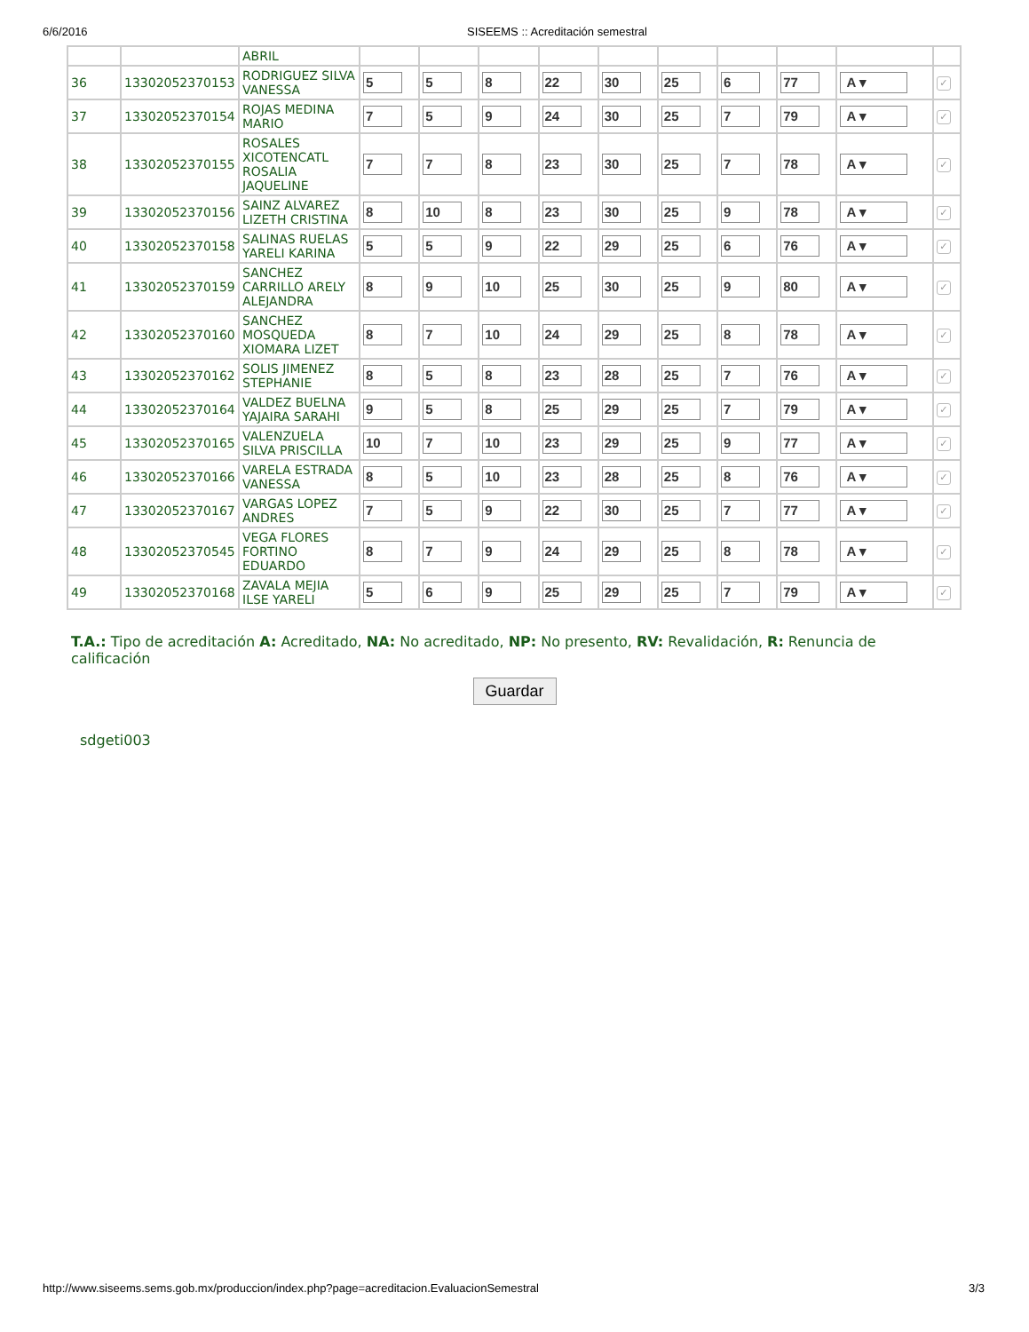6/6/2016 SISEEMS :: Acreditación semestral
| | | ABRIL | | | | | | | | | | |
| 36 | 13302052370153 | RODRIGUEZ SILVA VANESSA | 5 | 5 | 8 | 22 | 30 | 25 | 6 | 77 | A ▾ | ✓ |
| 37 | 13302052370154 | ROJAS MEDINA MARIO | 7 | 5 | 9 | 24 | 30 | 25 | 7 | 79 | A ▾ | ✓ |
| 38 | 13302052370155 | ROSALES XICOTENCATL ROSALIA JAQUELINE | 7 | 7 | 8 | 23 | 30 | 25 | 7 | 78 | A ▾ | ✓ |
| 39 | 13302052370156 | SAINZ ALVAREZ LIZETH CRISTINA | 8 | 10 | 8 | 23 | 30 | 25 | 9 | 78 | A ▾ | ✓ |
| 40 | 13302052370158 | SALINAS RUELAS YARELI KARINA | 5 | 5 | 9 | 22 | 29 | 25 | 6 | 76 | A ▾ | ✓ |
| 41 | 13302052370159 | SANCHEZ CARRILLO ARELY ALEJANDRA | 8 | 9 | 10 | 25 | 30 | 25 | 9 | 80 | A ▾ | ✓ |
| 42 | 13302052370160 | SANCHEZ MOSQUEDA XIOMARA LIZET | 8 | 7 | 10 | 24 | 29 | 25 | 8 | 78 | A ▾ | ✓ |
| 43 | 13302052370162 | SOLIS JIMENEZ STEPHANIE | 8 | 5 | 8 | 23 | 28 | 25 | 7 | 76 | A ▾ | ✓ |
| 44 | 13302052370164 | VALDEZ BUELNA YAJAIRA SARAHI | 9 | 5 | 8 | 25 | 29 | 25 | 7 | 79 | A ▾ | ✓ |
| 45 | 13302052370165 | VALENZUELA SILVA PRISCILLA | 10 | 7 | 10 | 23 | 29 | 25 | 9 | 77 | A ▾ | ✓ |
| 46 | 13302052370166 | VARELA ESTRADA VANESSA | 8 | 5 | 10 | 23 | 28 | 25 | 8 | 76 | A ▾ | ✓ |
| 47 | 13302052370167 | VARGAS LOPEZ ANDRES | 7 | 5 | 9 | 22 | 30 | 25 | 7 | 77 | A ▾ | ✓ |
| 48 | 13302052370545 | VEGA FLORES FORTINO EDUARDO | 8 | 7 | 9 | 24 | 29 | 25 | 8 | 78 | A ▾ | ✓ |
| 49 | 13302052370168 | ZAVALA MEJIA ILSE YARELI | 5 | 6 | 9 | 25 | 29 | 25 | 7 | 79 | A ▾ | ✓ |
T.A.: Tipo de acreditación A: Acreditado, NA: No acreditado, NP: No presento, RV: Revalidación, R: Renuncia de calificación
Guardar
sdgeti003
http://www.siseems.sems.gob.mx/produccion/index.php?page=acreditacion.EvaluacionSemestral 3/3